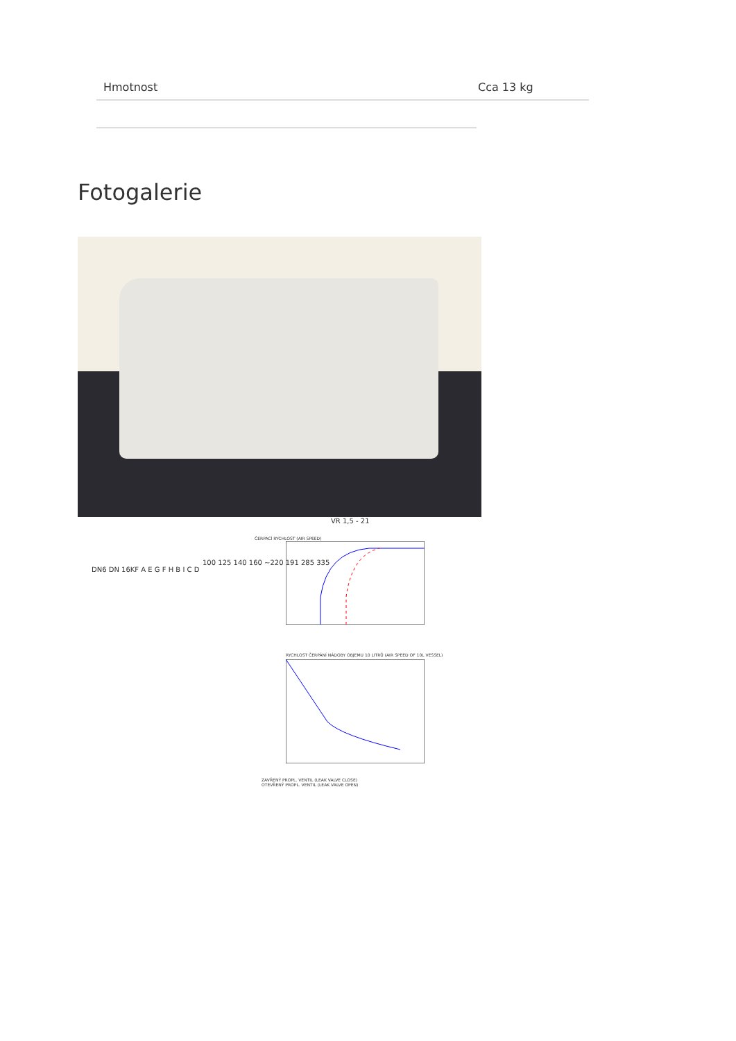| Hmotnost | Cca 13 kg |
Fotogalerie
VR 1,5 - 21
ČERPACÍ RYCHLOST (AIR SPEED)
RYCHLOST ČERPÁNÍ NÁDOBY OBJEMU 10 LITRŮ (AIR SPEED OF 10L VESSEL)
ZAVŘENÝ PROPL. VENTIL (LEAK VALVE CLOSE)
OTEVŘENÝ PROPL. VENTIL (LEAK VALVE OPEN)
DN6 DN 16KF A E G F H B I C D
100 125 140 160 ~220 191 285 335